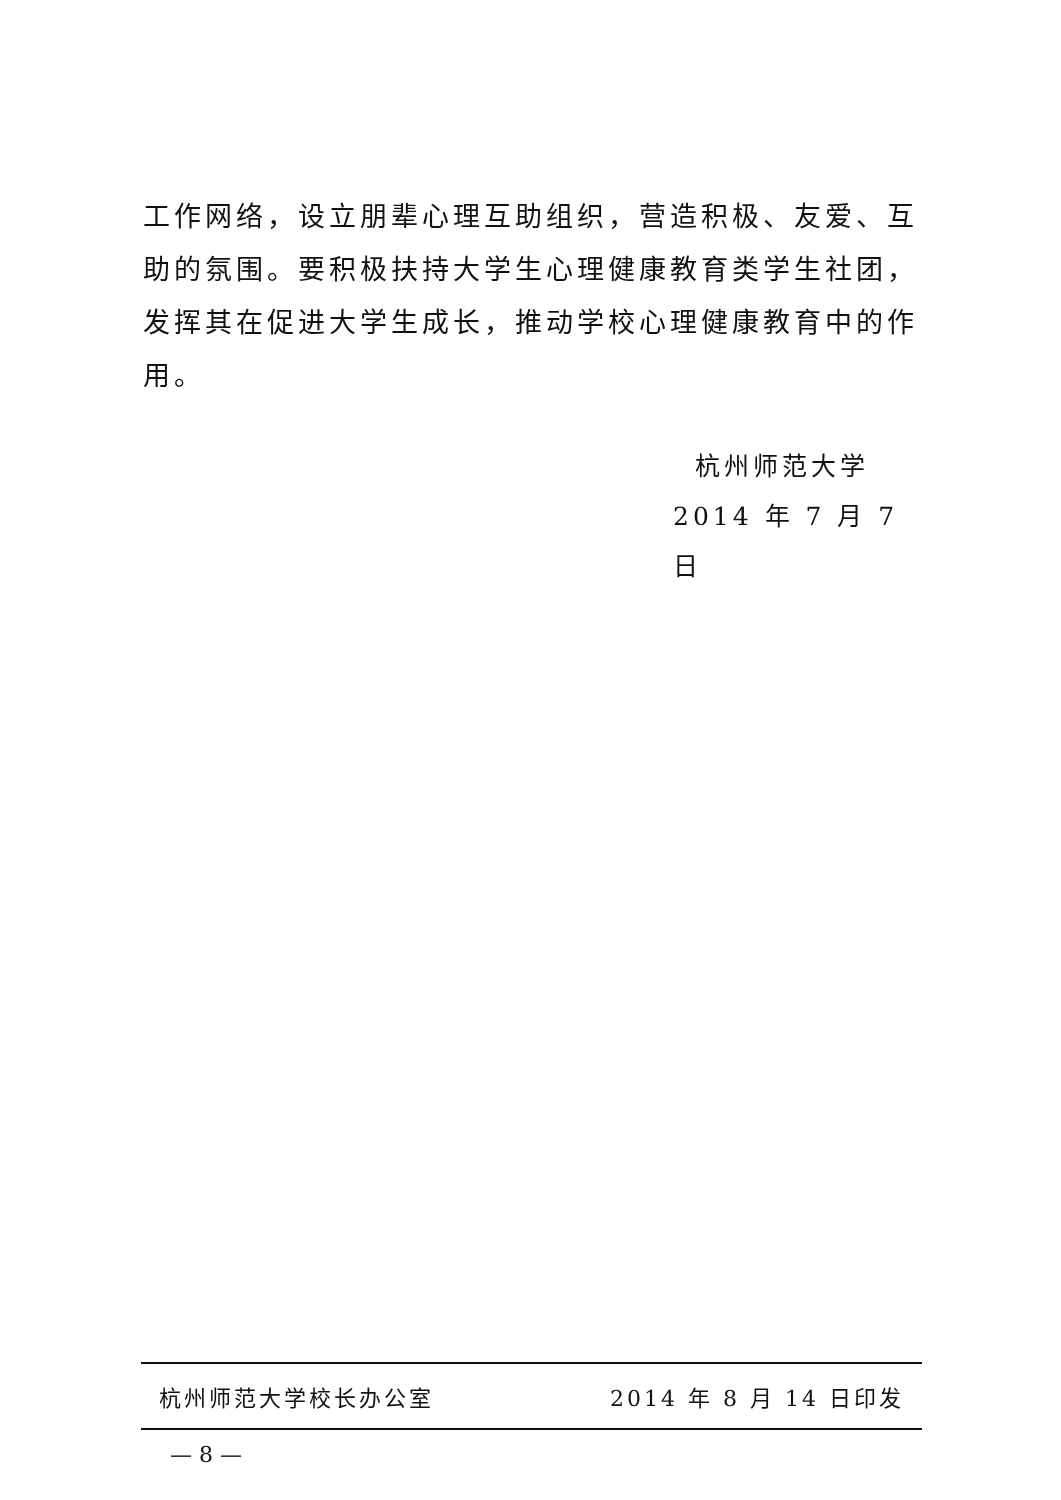工作网络，设立朋辈心理互助组织，营造积极、友爱、互助的氛围。要积极扶持大学生心理健康教育类学生社团，发挥其在促进大学生成长，推动学校心理健康教育中的作用。
杭州师范大学
2014 年 7 月 7 日
杭州师范大学校长办公室 2014 年 8 月 14 日印发
— 8 —